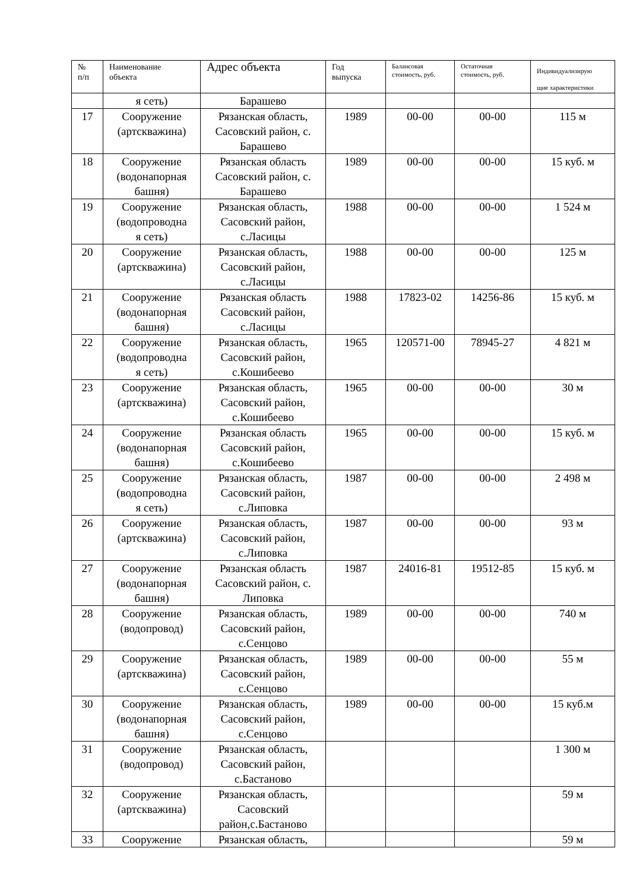| № п/п | Наименование объекта | Адрес объекта | Год выпуска | Балансовая стоимость, руб. | Остаточная стоимость, руб. | Индивидуализирую щие характеристики |
| --- | --- | --- | --- | --- | --- | --- |
| | я сеть) | Барашево | | | | |
| 17 | Сооружение (артскважина) | Рязанская область, Сасовский район, с. Барашево | 1989 | 00-00 | 00-00 | 115 м |
| 18 | Сооружение (водонапорная башня) | Рязанская область Сасовский район, с. Барашево | 1989 | 00-00 | 00-00 | 15 куб. м |
| 19 | Сооружение (водопроводна я сеть) | Рязанская область, Сасовский район, с.Ласицы | 1988 | 00-00 | 00-00 | 1 524 м |
| 20 | Сооружение (артскважина) | Рязанская область, Сасовский район, с.Ласицы | 1988 | 00-00 | 00-00 | 125 м |
| 21 | Сооружение (водонапорная башня) | Рязанская область Сасовский район, с.Ласицы | 1988 | 17823-02 | 14256-86 | 15 куб. м |
| 22 | Сооружение (водопроводна я сеть) | Рязанская область, Сасовский район, с.Кошибеево | 1965 | 120571-00 | 78945-27 | 4 821 м |
| 23 | Сооружение (артскважина) | Рязанская область, Сасовский район, с.Кошибеево | 1965 | 00-00 | 00-00 | 30 м |
| 24 | Сооружение (водонапорная башня) | Рязанская область Сасовский район, с.Кошибеево | 1965 | 00-00 | 00-00 | 15 куб. м |
| 25 | Сооружение (водопроводна я сеть) | Рязанская область, Сасовский район, с.Липовка | 1987 | 00-00 | 00-00 | 2 498 м |
| 26 | Сооружение (артскважина) | Рязанская область, Сасовский район, с.Липовка | 1987 | 00-00 | 00-00 | 93 м |
| 27 | Сооружение (водонапорная башня) | Рязанская область Сасовский район, с. Липовка | 1987 | 24016-81 | 19512-85 | 15 куб. м |
| 28 | Сооружение (водопровод) | Рязанская область, Сасовский район, с.Сенцово | 1989 | 00-00 | 00-00 | 740 м |
| 29 | Сооружение (артскважина) | Рязанская область, Сасовский район, с.Сенцово | 1989 | 00-00 | 00-00 | 55 м |
| 30 | Сооружение (водонапорная башня) | Рязанская область, Сасовский район, с.Сенцово | 1989 | 00-00 | 00-00 | 15 куб.м |
| 31 | Сооружение (водопровод) | Рязанская область, Сасовский район, с.Бастаново | | | | 1 300 м |
| 32 | Сооружение (артскважина) | Рязанская область, Сасовский район,с.Бастаново | | | | 59 м |
| 33 | Сооружение | Рязанская область, | | | | 59 м |